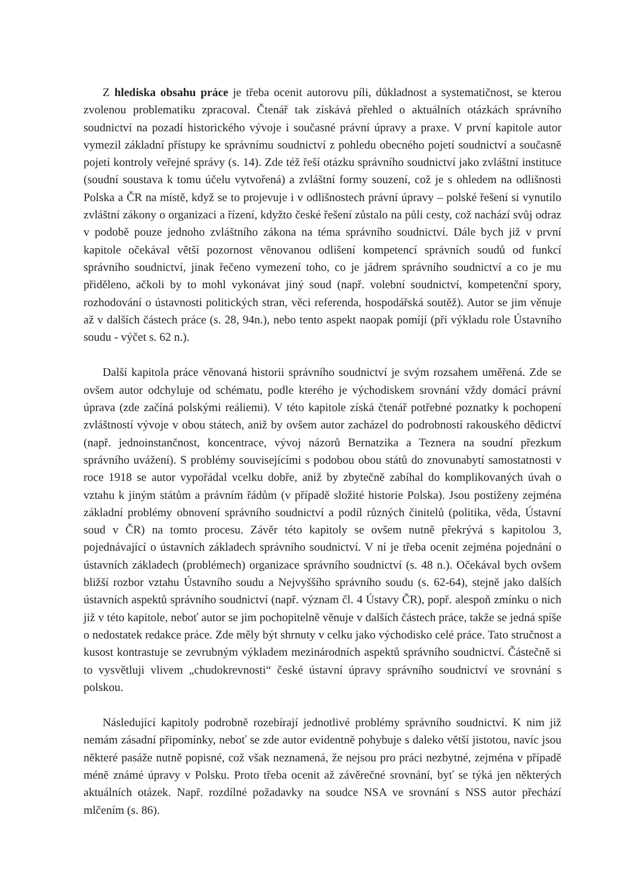Z hlediska obsahu práce je třeba ocenit autorovu píli, důkladnost a systematičnost, se kterou zvolenou problematiku zpracoval. Čtenář tak získává přehled o aktuálních otázkách správního soudnictví na pozadí historického vývoje i současné právní úpravy a praxe. V první kapitole autor vymezil základní přístupy ke správnímu soudnictví z pohledu obecného pojetí soudnictví a současně pojetí kontroly veřejné správy (s. 14). Zde též řeší otázku správního soudnictví jako zvláštní instituce (soudní soustava k tomu účelu vytvořená) a zvláštní formy souzení, což je s ohledem na odlišnosti Polska a ČR na místě, když se to projevuje i v odlišnostech právní úpravy – polské řešení si vynutilo zvláštní zákony o organizaci a řízení, kdyžto české řešení zůstalo na půli cesty, což nachází svůj odraz v podobě pouze jednoho zvláštního zákona na téma správního soudnictví. Dále bych již v první kapitole očekával větší pozornost věnovanou odlišení kompetencí správních soudů od funkcí správního soudnictví, jinak řečeno vymezení toho, co je jádrem správního soudnictví a co je mu přiděleno, ačkoli by to mohl vykonávat jiný soud (např. volební soudnictví, kompetenční spory, rozhodování o ústavnosti politických stran, věci referenda, hospodářská soutěž). Autor se jim věnuje až v dalších částech práce (s. 28, 94n.), nebo tento aspekt naopak pomíjí (při výkladu role Ústavního soudu - výčet s. 62 n.).
Další kapitola práce věnovaná historii správního soudnictví je svým rozsahem uměřená. Zde se ovšem autor odchyluje od schématu, podle kterého je východiskem srovnání vždy domácí právní úprava (zde začíná polskými reáliemi). V této kapitole získá čtenář potřebné poznatky k pochopení zvláštností vývoje v obou státech, aniž by ovšem autor zacházel do podrobností rakouského dědictví (např. jednoinstančnost, koncentrace, vývoj názorů Bernatzika a Teznera na soudní přezkum správního uvážení). S problémy souvisejícími s podobou obou států do znovunabytí samostatnosti v roce 1918 se autor vypořádal vcelku dobře, aniž by zbytečně zabíhal do komplikovaných úvah o vztahu k jiným státům a právním řádům (v případě složité historie Polska). Jsou postiženy zejména základní problémy obnovení správního soudnictví a podíl různých činitelů (politika, věda, Ústavní soud v ČR) na tomto procesu. Závěr této kapitoly se ovšem nutně překrývá s kapitolou 3, pojednávající o ústavních základech správního soudnictví. V ní je třeba ocenit zejména pojednání o ústavních základech (problémech) organizace správního soudnictví (s. 48 n.). Očekával bych ovšem bližší rozbor vztahu Ústavního soudu a Nejvyššího správního soudu (s. 62-64), stejně jako dalších ústavních aspektů správního soudnictví (např. význam čl. 4 Ústavy ČR), popř. alespoň zmínku o nich již v této kapitole, neboť autor se jim pochopitelně věnuje v dalších částech práce, takže se jedná spíše o nedostatek redakce práce. Zde měly být shrnuty v celku jako východisko celé práce. Tato stručnost a kusost kontrastuje se zevrubným výkladem mezinárodních aspektů správního soudnictví. Částečně si to vysvětluji vlivem „chudokrevnosti“ české ústavní úpravy správního soudnictví ve srovnání s polskou.
Následující kapitoly podrobně rozebírají jednotlivé problémy správního soudnictví. K nim již nemám zásadní připomínky, neboť se zde autor evidentně pohybuje s daleko větší jistotou, navíc jsou některé pasáže nutně popisné, což však neznamená, že nejsou pro práci nezbytné, zejména v případě méně známé úpravy v Polsku. Proto třeba ocenit až závěrečné srovnání, byť se týká jen některých aktuálních otázek. Např. rozdílné požadavky na soudce NSA ve srovnání s NSS autor přechází mlčením (s. 86).